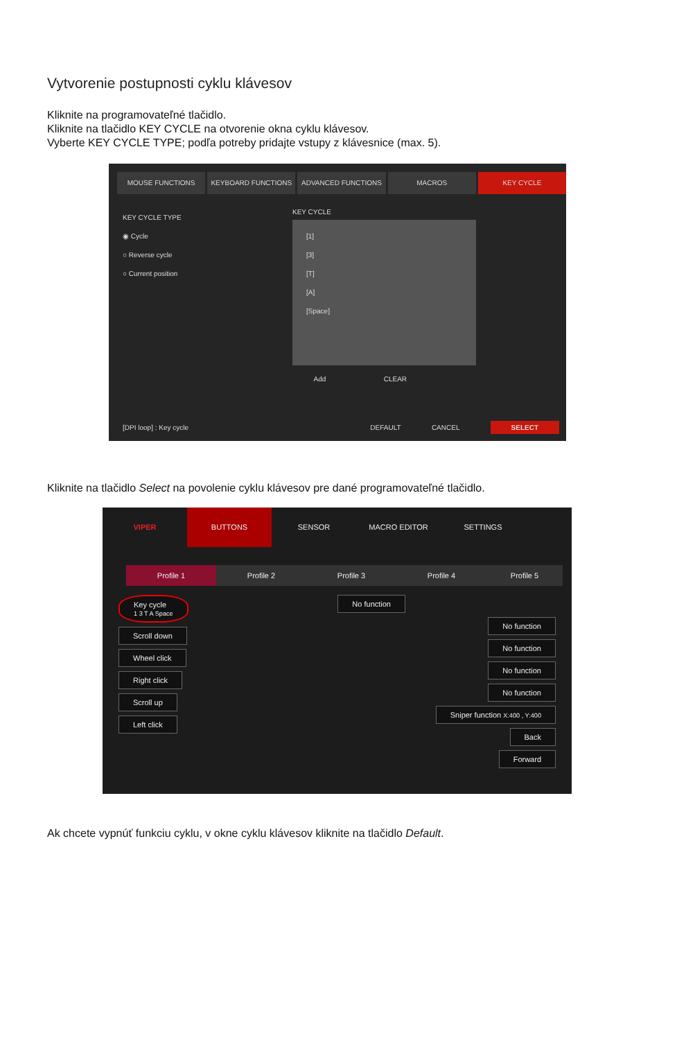Vytvorenie postupnosti cyklu klávesov
Kliknite na programovateľné tlačidlo.
Kliknite na tlačidlo KEY CYCLE na otvorenie okna cyklu klávesov.
Vyberte KEY CYCLE TYPE; podľa potreby pridajte vstupy z klávesnice (max. 5).
MOUSE FUNCTIONS KEYBOARD FUNCTIONS ADVANCED FUNCTIONS MACROS KEY CYCLE
KEY CYCLE TYPE
◉ Cycle
○ Reverse cycle
○ Current position
KEY CYCLE
[1]
[3]
[T]
[A]
[Space]
Add CLEAR
[DPI loop] : Key cycle DEFAULT CANCEL SELECT
Kliknite na tlačidlo Select na povolenie cyklu klávesov pre dané programovateľné tlačidlo.
VIPER BUTTONS SENSOR MACRO EDITOR SETTINGS
Profile 1 Profile 2 Profile 3 Profile 4 Profile 5
Key cycle
1 3 T A Space
Scroll down
Wheel click
Right click
Scroll up
Left click
No function
No function
No function
No function
No function
Sniper function X:400 , Y:400
Back
Forward
Ak chcete vypnúť funkciu cyklu, v okne cyklu klávesov kliknite na tlačidlo Default.